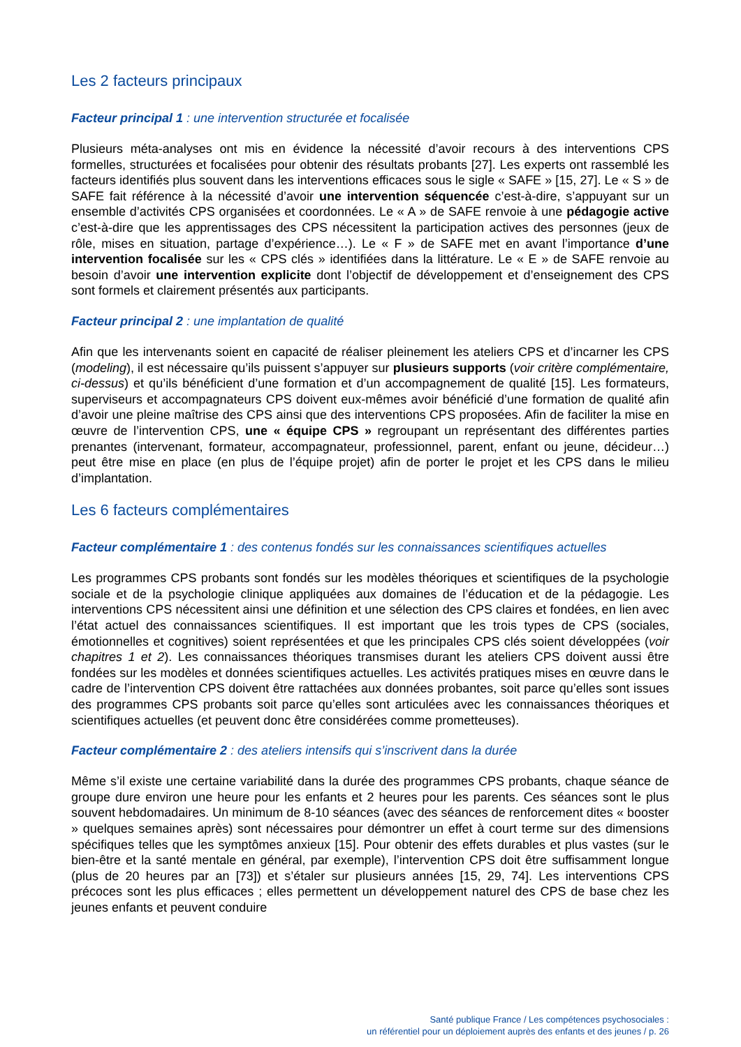Les 2 facteurs principaux
Facteur principal 1 : une intervention structurée et focalisée
Plusieurs méta-analyses ont mis en évidence la nécessité d’avoir recours à des interventions CPS formelles, structurées et focalisées pour obtenir des résultats probants [27]. Les experts ont rassemblé les facteurs identifiés plus souvent dans les interventions efficaces sous le sigle « SAFE » [15, 27]. Le « S » de SAFE fait référence à la nécessité d’avoir une intervention séquencée c’est-à-dire, s’appuyant sur un ensemble d’activités CPS organisées et coordonnées. Le « A » de SAFE renvoie à une pédagogie active c’est-à-dire que les apprentissages des CPS nécessitent la participation actives des personnes (jeux de rôle, mises en situation, partage d’expérience…). Le « F » de SAFE met en avant l’importance d’une intervention focalisée sur les « CPS clés » identifiées dans la littérature. Le « E » de SAFE renvoie au besoin d’avoir une intervention explicite dont l’objectif de développement et d’enseignement des CPS sont formels et clairement présentés aux participants.
Facteur principal 2 : une implantation de qualité
Afin que les intervenants soient en capacité de réaliser pleinement les ateliers CPS et d’incarner les CPS (modeling), il est nécessaire qu’ils puissent s’appuyer sur plusieurs supports (voir critère complémentaire, ci-dessus) et qu’ils bénéficient d’une formation et d’un accompagnement de qualité [15]. Les formateurs, superviseurs et accompagnateurs CPS doivent eux-mêmes avoir bénéficié d’une formation de qualité afin d’avoir une pleine maîtrise des CPS ainsi que des interventions CPS proposées. Afin de faciliter la mise en œuvre de l’intervention CPS, une « équipe CPS » regroupant un représentant des différentes parties prenantes (intervenant, formateur, accompagnateur, professionnel, parent, enfant ou jeune, décideur…) peut être mise en place (en plus de l’équipe projet) afin de porter le projet et les CPS dans le milieu d’implantation.
Les 6 facteurs complémentaires
Facteur complémentaire 1 : des contenus fondés sur les connaissances scientifiques actuelles
Les programmes CPS probants sont fondés sur les modèles théoriques et scientifiques de la psychologie sociale et de la psychologie clinique appliquées aux domaines de l’éducation et de la pédagogie. Les interventions CPS nécessitent ainsi une définition et une sélection des CPS claires et fondées, en lien avec l’état actuel des connaissances scientifiques. Il est important que les trois types de CPS (sociales, émotionnelles et cognitives) soient représentées et que les principales CPS clés soient développées (voir chapitres 1 et 2). Les connaissances théoriques transmises durant les ateliers CPS doivent aussi être fondées sur les modèles et données scientifiques actuelles. Les activités pratiques mises en œuvre dans le cadre de l’intervention CPS doivent être rattachées aux données probantes, soit parce qu’elles sont issues des programmes CPS probants soit parce qu’elles sont articulées avec les connaissances théoriques et scientifiques actuelles (et peuvent donc être considérées comme prometteuses).
Facteur complémentaire 2 : des ateliers intensifs qui s’inscrivent dans la durée
Même s’il existe une certaine variabilité dans la durée des programmes CPS probants, chaque séance de groupe dure environ une heure pour les enfants et 2 heures pour les parents. Ces séances sont le plus souvent hebdomadaires. Un minimum de 8-10 séances (avec des séances de renforcement dites « booster » quelques semaines après) sont nécessaires pour démontrer un effet à court terme sur des dimensions spécifiques telles que les symptômes anxieux [15]. Pour obtenir des effets durables et plus vastes (sur le bien-être et la santé mentale en général, par exemple), l’intervention CPS doit être suffisamment longue (plus de 20 heures par an [73]) et s’étaler sur plusieurs années [15, 29, 74]. Les interventions CPS précoces sont les plus efficaces ; elles permettent un développement naturel des CPS de base chez les jeunes enfants et peuvent conduire
Santé publique France / Les compétences psychosociales :
un référentiel pour un déploiement auprès des enfants et des jeunes / p. 26